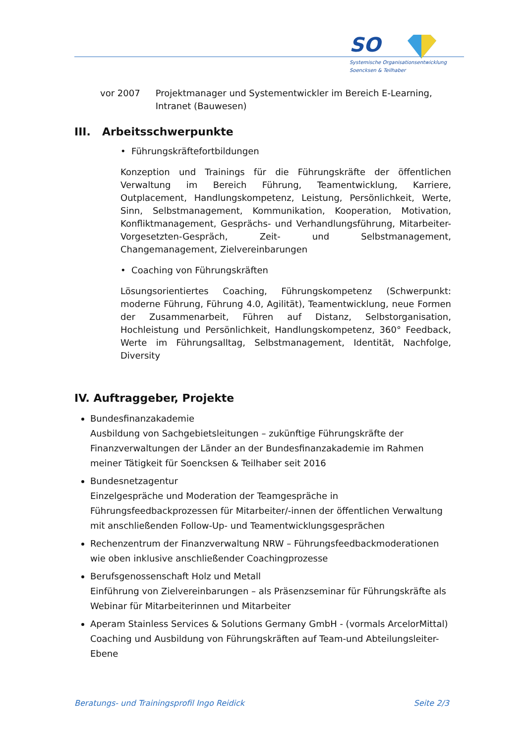SO
Systemische Organisationsentwicklung
Soencksen & Teilhaber
vor 2007 Projektmanager und Systementwickler im Bereich E-Learning, Intranet (Bauwesen)
III. Arbeitsschwerpunkte
• Führungskräftefortbildungen
Konzeption und Trainings für die Führungskräfte der öffentlichen Verwaltung im Bereich Führung, Teamentwicklung, Karriere, Outplacement, Handlungskompetenz, Leistung, Persönlichkeit, Werte, Sinn, Selbstmanagement, Kommunikation, Kooperation, Motivation, Konfliktmanagement, Gesprächs- und Verhandlungsführung, Mitarbeiter-Vorgesetzten-Gespräch, Zeit- und Selbstmanagement, Changemanagement, Zielvereinbarungen
• Coaching von Führungskräften
Lösungsorientiertes Coaching, Führungskompetenz (Schwerpunkt: moderne Führung, Führung 4.0, Agilität), Teamentwicklung, neue Formen der Zusammenarbeit, Führen auf Distanz, Selbstorganisation, Hochleistung und Persönlichkeit, Handlungskompetenz, 360° Feedback, Werte im Führungsalltag, Selbstmanagement, Identität, Nachfolge, Diversity
IV. Auftraggeber, Projekte
Bundesfinanzakademie
Ausbildung von Sachgebietsleitungen – zukünftige Führungskräfte der Finanzverwaltungen der Länder an der Bundesfinanzakademie im Rahmen meiner Tätigkeit für Soencksen & Teilhaber seit 2016
Bundesnetzagentur
Einzelgespräche und Moderation der Teamgespräche in Führungsfeedbackprozessen für Mitarbeiter/-innen der öffentlichen Verwaltung mit anschließenden Follow-Up- und Teamentwicklungsgesprächen
Rechenzentrum der Finanzverwaltung NRW – Führungsfeedbackmoderationen wie oben inklusive anschließender Coachingprozesse
Berufsgenossenschaft Holz und Metall
Einführung von Zielvereinbarungen – als Präsenzseminar für Führungskräfte als Webinar für Mitarbeiterinnen und Mitarbeiter
Aperam Stainless Services & Solutions Germany GmbH - (vormals ArcelorMittal)
Coaching und Ausbildung von Führungskräften auf Team-und Abteilungsleiter-Ebene
Beratungs- und Trainingsprofil Ingo Reidick Seite 2/3